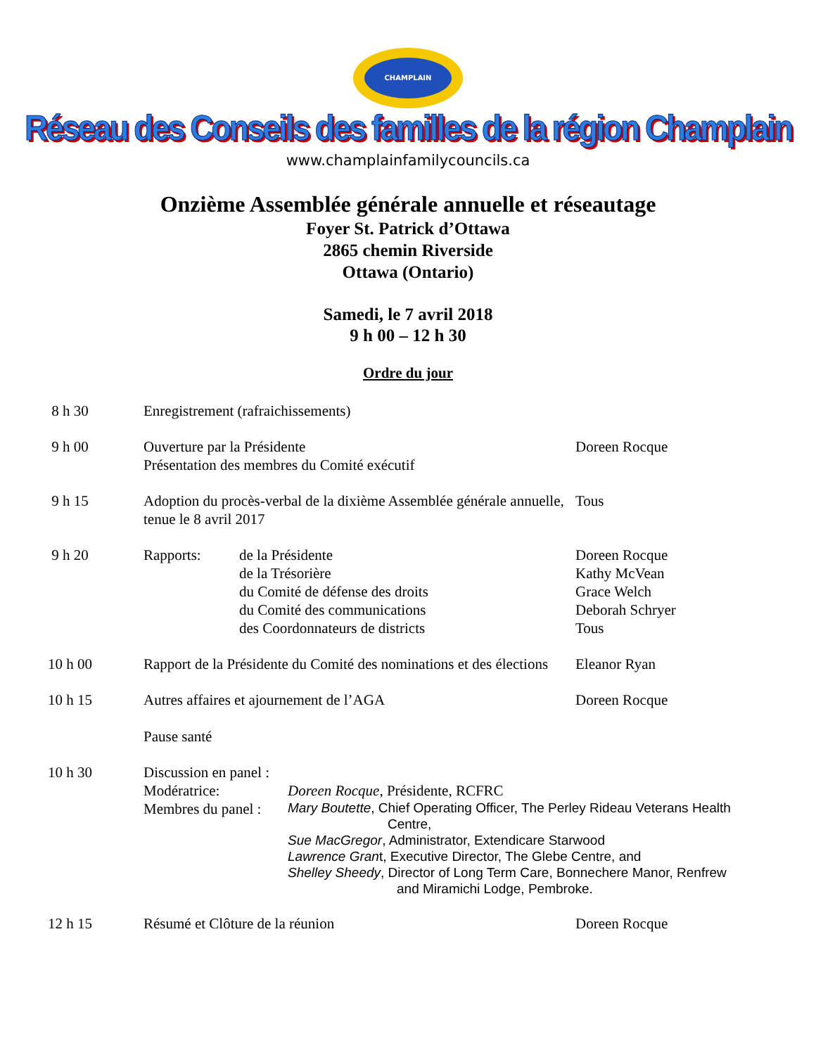CHAMPLAIN
Réseau des Conseils des familles de la région Champlain
www.champlainfamilycouncils.ca
Onzième Assemblée générale annuelle et réseautage
Foyer St. Patrick d’Ottawa
2865 chemin Riverside
Ottawa (Ontario)
Samedi, le 7 avril 2018
9 h 00 – 12 h 30
Ordre du jour
8 h 30 Enregistrement (rafraichissements)
9 h 00 Ouverture par la Présidente
Présentation des membres du Comité exécutif
Doreen Rocque
9 h 15 Adoption du procès-verbal de la dixième Assemblée générale annuelle, tenue le 8 avril 2017
Tous
9 h 20 Rapports: de la Présidente
de la Trésorière
du Comité de défense des droits
du Comité des communications
des Coordonnateurs de districts
Doreen Rocque
Kathy McVean
Grace Welch
Deborah Schryer
Tous
10 h 00 Rapport de la Présidente du Comité des nominations et des élections
Eleanor Ryan
10 h 15 Autres affaires et ajournement de l’AGA
Pause santé
Doreen Rocque
10 h 30 Discussion en panel :
Modératrice: Doreen Rocque, Présidente, RCFRC
Membres du panel :
Mary Boutette, Chief Operating Officer, The Perley Rideau Veterans Health
Centre,
Sue MacGregor, Administrator, Extendicare Starwood
Lawrence Grant, Executive Director, The Glebe Centre, and
Shelley Sheedy, Director of Long Term Care, Bonnechere Manor, Renfrew
and Miramichi Lodge, Pembroke.
12 h 15 Résumé et Clôture de la réunion Doreen Rocque